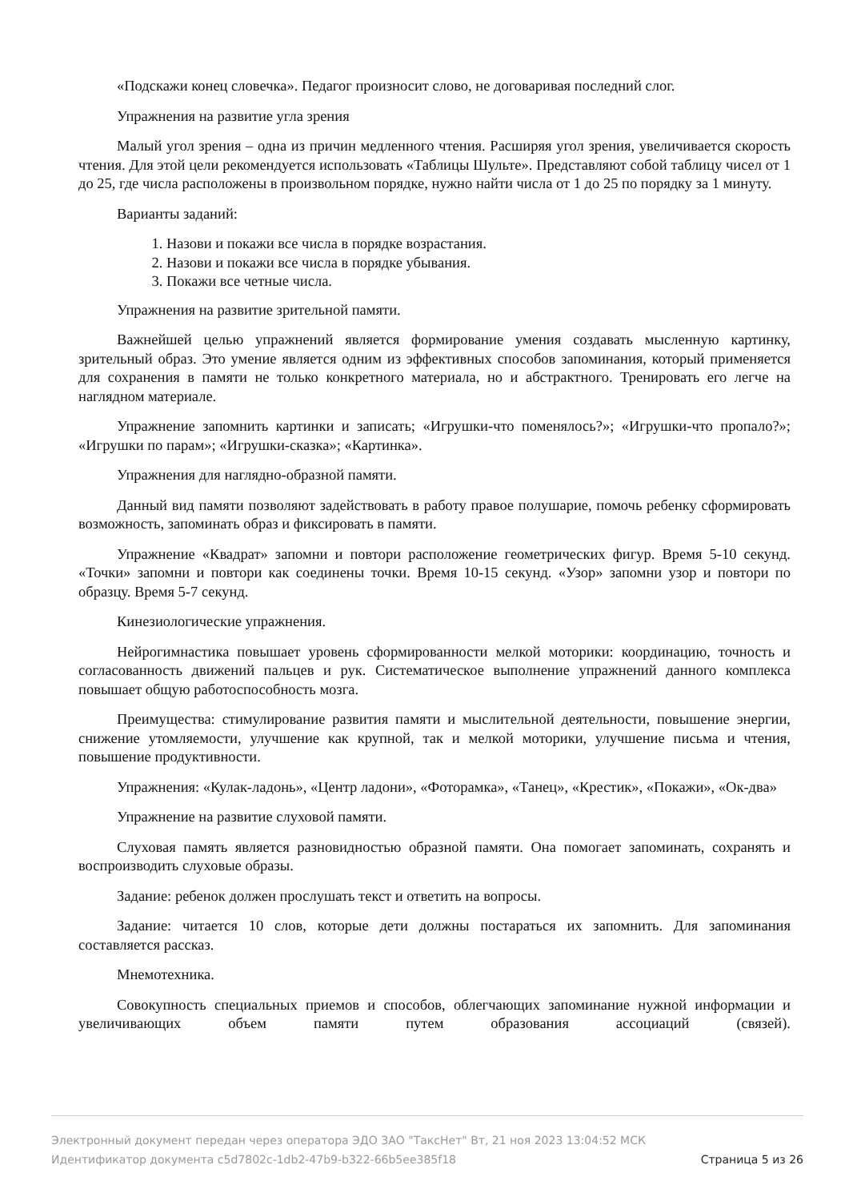«Подскажи конец словечка». Педагог произносит слово, не договаривая последний слог.
Упражнения на развитие угла зрения
Малый угол зрения – одна из причин медленного чтения. Расширяя угол зрения, увеличивается скорость чтения. Для этой цели рекомендуется использовать «Таблицы Шульте». Представляют собой таблицу чисел от 1 до 25, где числа расположены в произвольном порядке, нужно найти числа от 1 до 25 по порядку за 1 минуту.
Варианты заданий:
1. Назови и покажи все числа в порядке возрастания.
2. Назови и покажи все числа в порядке убывания.
3. Покажи все четные числа.
Упражнения на развитие зрительной памяти.
Важнейшей целью упражнений является формирование умения создавать мысленную картинку, зрительный образ. Это умение является одним из эффективных способов запоминания, который применяется для сохранения в памяти не только конкретного материала, но и абстрактного. Тренировать его легче на наглядном материале.
Упражнение запомнить картинки и записать; «Игрушки-что поменялось?»; «Игрушки-что пропало?»; «Игрушки по парам»; «Игрушки-сказка»; «Картинка».
Упражнения для наглядно-образной памяти.
Данный вид памяти позволяют задействовать в работу правое полушарие, помочь ребенку сформировать возможность, запоминать образ и фиксировать в памяти.
Упражнение «Квадрат» запомни и повтори расположение геометрических фигур. Время 5-10 секунд. «Точки» запомни и повтори как соединены точки. Время 10-15 секунд. «Узор» запомни узор и повтори по образцу. Время 5-7 секунд.
Кинезиологические упражнения.
Нейрогимнастика повышает уровень сформированности мелкой моторики: координацию, точность и согласованность движений пальцев и рук. Систематическое выполнение упражнений данного комплекса повышает общую работоспособность мозга.
Преимущества: стимулирование развития памяти и мыслительной деятельности, повышение энергии, снижение утомляемости, улучшение как крупной, так и мелкой моторики, улучшение письма и чтения, повышение продуктивности.
Упражнения: «Кулак-ладонь», «Центр ладони», «Фоторамка», «Танец», «Крестик», «Покажи», «Ок-два»
Упражнение на развитие слуховой памяти.
Слуховая память является разновидностью образной памяти. Она помогает запоминать, сохранять и воспроизводить слуховые образы.
Задание: ребенок должен прослушать текст и ответить на вопросы.
Задание: читается 10 слов, которые дети должны постараться их запомнить. Для запоминания составляется рассказ.
Мнемотехника.
Совокупность специальных приемов и способов, облегчающих запоминание нужной информации и увеличивающих объем памяти путем образования ассоциаций (связей).
Электронный документ передан через оператора ЭДО ЗАО "ТаксНет" Вт, 21 ноя 2023 13:04:52 МСК
Идентификатор документа c5d7802c-1db2-47b9-b322-66b5ee385f18 Страница 5 из 26